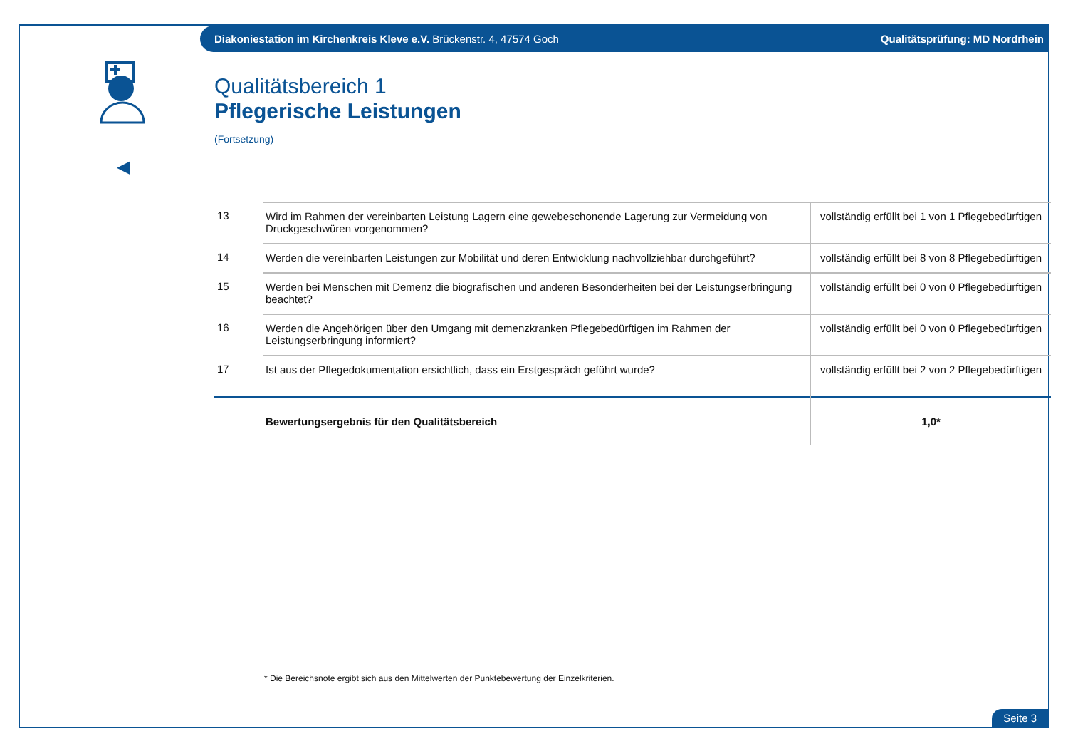Diakoniestation im Kirchenkreis Kleve e.V. Brückenstr. 4, 47574 Goch Qualitätsprüfung: MD Nordrhein
◀
Qualitätsbereich 1
Pflegerische Leistungen
(Fortsetzung)
| 13 | Wird im Rahmen der vereinbarten Leistung Lagern eine gewebeschonende Lagerung zur Vermeidung von Druckgeschwüren vorgenommen? | vollständig erfüllt bei 1 von 1 Pflegebedürftigen |
| 14 | Werden die vereinbarten Leistungen zur Mobilität und deren Entwicklung nachvollziehbar durchgeführt? | vollständig erfüllt bei 8 von 8 Pflegebedürftigen |
| 15 | Werden bei Menschen mit Demenz die biografischen und anderen Besonderheiten bei der Leistungserbringung beachtet? | vollständig erfüllt bei 0 von 0 Pflegebedürftigen |
| 16 | Werden die Angehörigen über den Umgang mit demenzkranken Pflegebedürftigen im Rahmen der Leistungserbringung informiert? | vollständig erfüllt bei 0 von 0 Pflegebedürftigen |
| 17 | Ist aus der Pflegedokumentation ersichtlich, dass ein Erstgespräch geführt wurde? | vollständig erfüllt bei 2 von 2 Pflegebedürftigen |
| | Bewertungsergebnis für den Qualitätsbereich | 1,0* |
* Die Bereichsnote ergibt sich aus den Mittelwerten der Punktebewertung der Einzelkriterien.
Seite 3